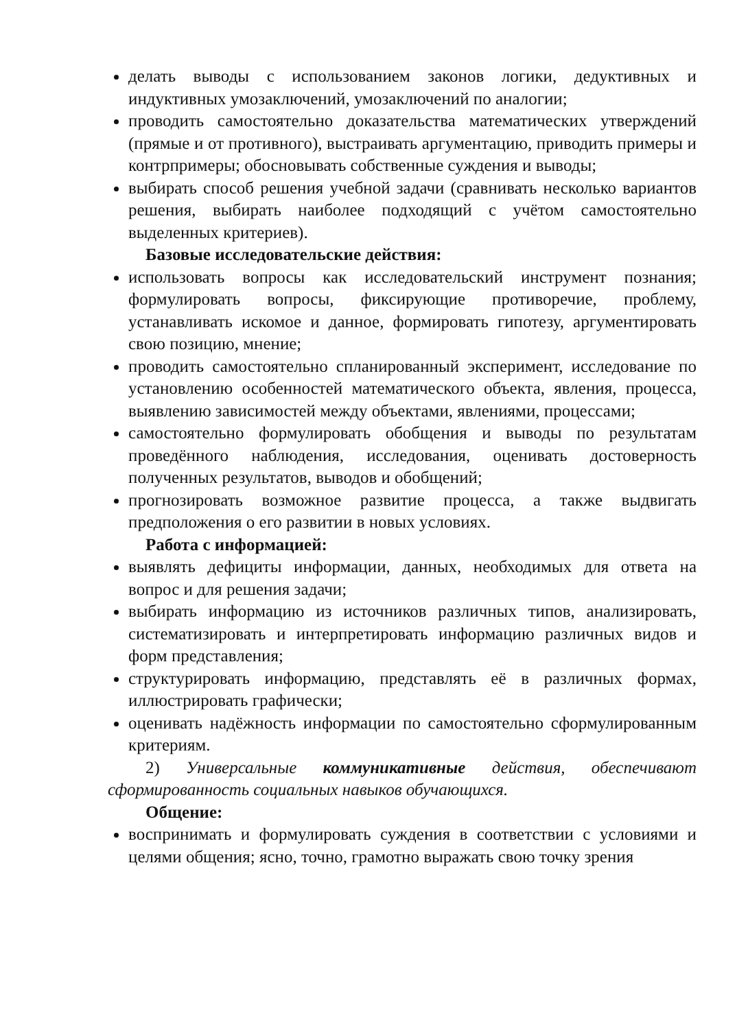делать выводы с использованием законов логики, дедуктивных и индуктивных умозаключений, умозаключений по аналогии;
проводить самостоятельно доказательства математических утверждений (прямые и от противного), выстраивать аргументацию, приводить примеры и контрпримеры; обосновывать собственные суждения и выводы;
выбирать способ решения учебной задачи (сравнивать несколько вариантов решения, выбирать наиболее подходящий с учётом самостоятельно выделенных критериев).
Базовые исследовательские действия:
использовать вопросы как исследовательский инструмент познания; формулировать вопросы, фиксирующие противоречие, проблему, устанавливать искомое и данное, формировать гипотезу, аргументировать свою позицию, мнение;
проводить самостоятельно спланированный эксперимент, исследование по установлению особенностей математического объекта, явления, процесса, выявлению зависимостей между объектами, явлениями, процессами;
самостоятельно формулировать обобщения и выводы по результатам проведённого наблюдения, исследования, оценивать достоверность полученных результатов, выводов и обобщений;
прогнозировать возможное развитие процесса, а также выдвигать предположения о его развитии в новых условиях.
Работа с информацией:
выявлять дефициты информации, данных, необходимых для ответа на вопрос и для решения задачи;
выбирать информацию из источников различных типов, анализировать, систематизировать и интерпретировать информацию различных видов и форм представления;
структурировать информацию, представлять её в различных формах, иллюстрировать графически;
оценивать надёжность информации по самостоятельно сформулированным критериям.
2) Универсальные коммуникативные действия, обеспечивают сформированность социальных навыков обучающихся.
Общение:
воспринимать и формулировать суждения в соответствии с условиями и целями общения; ясно, точно, грамотно выражать свою точку зрения